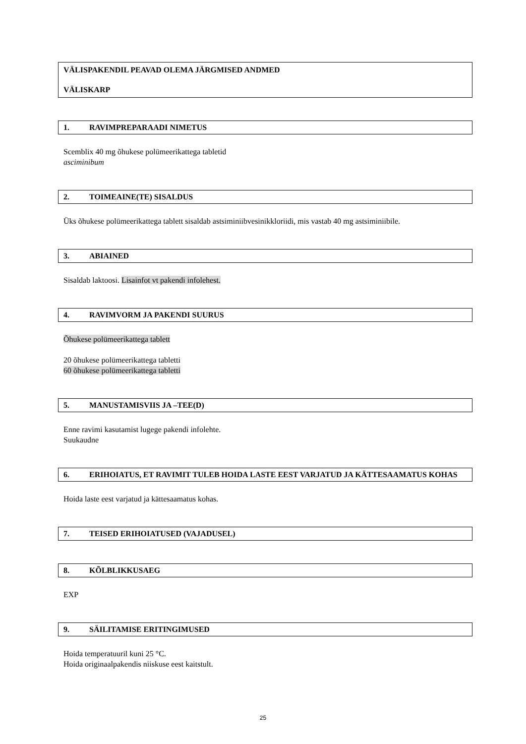VÄLISPAKENDIL PEAVAD OLEMA JÄRGMISED ANDMED
VÄLISKARP
1. RAVIMPREPARAADI NIMETUS
Scemblix 40 mg õhukese polümeerikattega tabletid
asciminibum
2. TOIMEAINE(TE) SISALDUS
Üks õhukese polümeerikattega tablett sisaldab astsiminiibvesinikkloriidi, mis vastab 40 mg astsiminiibile.
3. ABIAINED
Sisaldab laktoosi. Lisainfot vt pakendi infolehest.
4. RAVIMVORM JA PAKENDI SUURUS
Õhukese polümeerikattega tablett
20 õhukese polümeerikattega tabletti
60 õhukese polümeerikattega tabletti
5. MANUSTAMISVIIS JA –TEE(D)
Enne ravimi kasutamist lugege pakendi infolehte.
Suukaudne
6. ERIHOIATUS, ET RAVIMIT TULEB HOIDA LASTE EEST VARJATUD JA KÄTTESAAMATUS KOHAS
Hoida laste eest varjatud ja kättesaamatus kohas.
7. TEISED ERIHOIATUSED (VAJADUSEL)
8. KÕLBLIKKUSAEG
EXP
9. SÄILITAMISE ERITINGIMUSED
Hoida temperatuuril kuni 25 °C.
Hoida originaalpakendis niiskuse eest kaitstult.
25